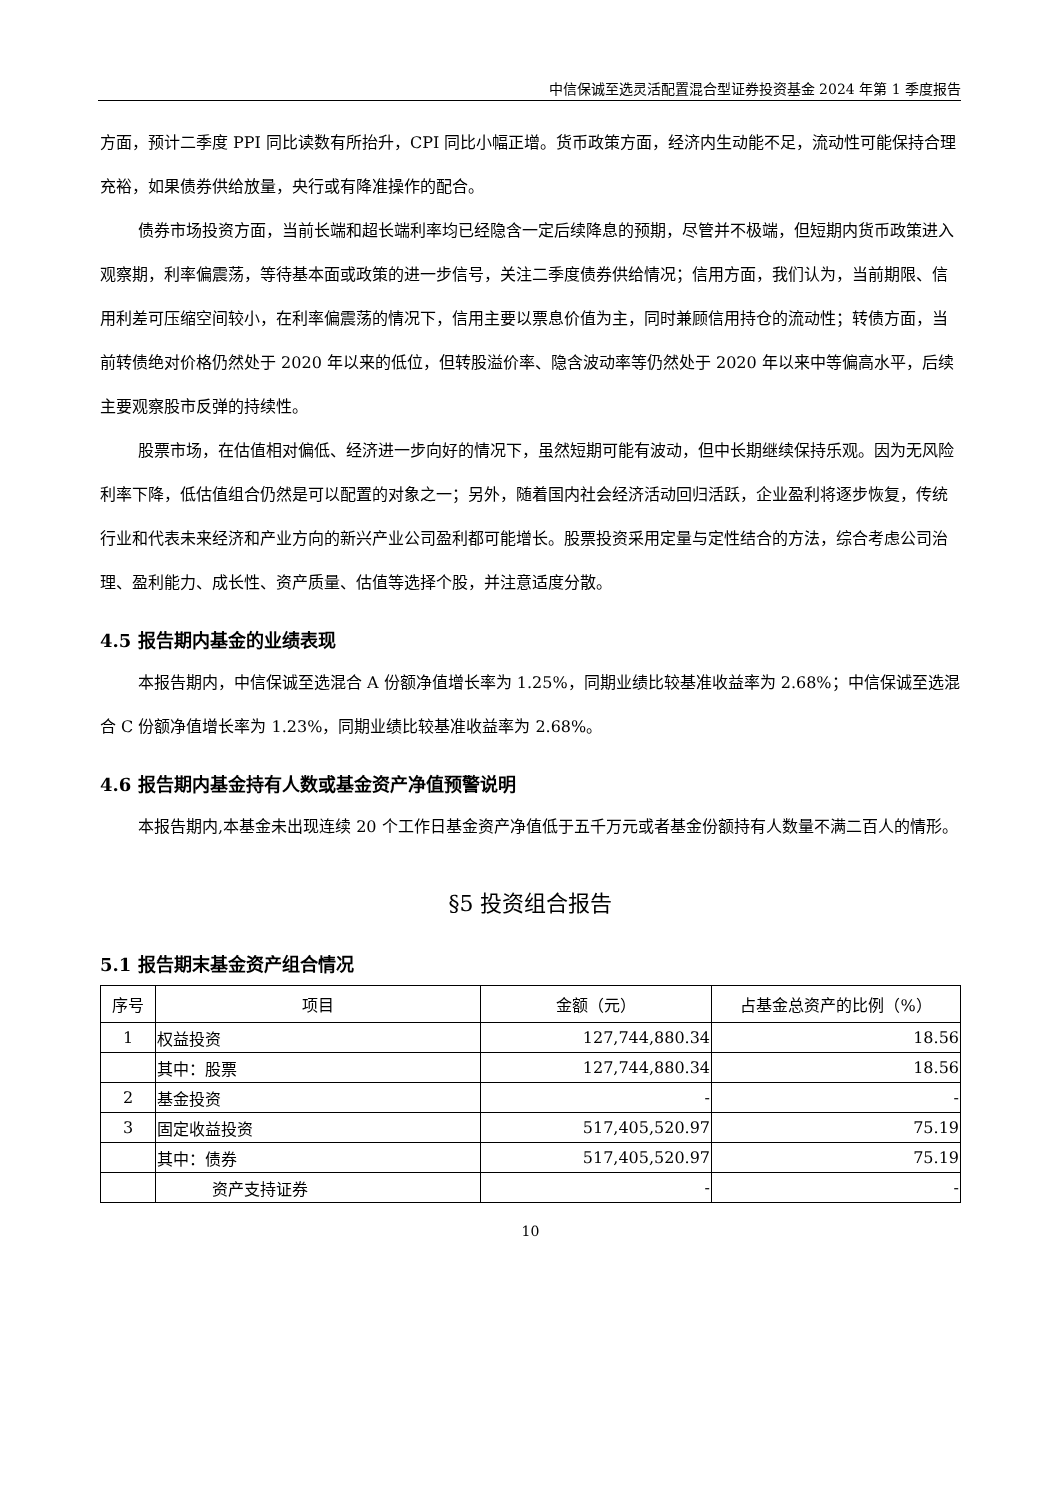中信保诚至选灵活配置混合型证券投资基金 2024 年第 1 季度报告
方面，预计二季度 PPI 同比读数有所抬升，CPI 同比小幅正增。货币政策方面，经济内生动能不足，流动性可能保持合理充裕，如果债券供给放量，央行或有降准操作的配合。
债券市场投资方面，当前长端和超长端利率均已经隐含一定后续降息的预期，尽管并不极端，但短期内货币政策进入观察期，利率偏震荡，等待基本面或政策的进一步信号，关注二季度债券供给情况；信用方面，我们认为，当前期限、信用利差可压缩空间较小，在利率偏震荡的情况下，信用主要以票息价值为主，同时兼顾信用持仓的流动性；转债方面，当前转债绝对价格仍然处于 2020 年以来的低位，但转股溢价率、隐含波动率等仍然处于 2020 年以来中等偏高水平，后续主要观察股市反弹的持续性。
股票市场，在估值相对偏低、经济进一步向好的情况下，虽然短期可能有波动，但中长期继续保持乐观。因为无风险利率下降，低估值组合仍然是可以配置的对象之一；另外，随着国内社会经济活动回归活跃，企业盈利将逐步恢复，传统行业和代表未来经济和产业方向的新兴产业公司盈利都可能增长。股票投资采用定量与定性结合的方法，综合考虑公司治理、盈利能力、成长性、资产质量、估值等选择个股，并注意适度分散。
4.5 报告期内基金的业绩表现
本报告期内，中信保诚至选混合 A 份额净值增长率为 1.25%，同期业绩比较基准收益率为 2.68%；中信保诚至选混合 C 份额净值增长率为 1.23%，同期业绩比较基准收益率为 2.68%。
4.6 报告期内基金持有人数或基金资产净值预警说明
本报告期内,本基金未出现连续 20 个工作日基金资产净值低于五千万元或者基金份额持有人数量不满二百人的情形。
§5 投资组合报告
5.1 报告期末基金资产组合情况
| 序号 | 项目 | 金额（元） | 占基金总资产的比例（%） |
| --- | --- | --- | --- |
| 1 | 权益投资 | 127,744,880.34 | 18.56 |
| | 其中：股票 | 127,744,880.34 | 18.56 |
| 2 | 基金投资 | - | - |
| 3 | 固定收益投资 | 517,405,520.97 | 75.19 |
| | 其中：债券 | 517,405,520.97 | 75.19 |
| | 资产支持证券 | - | - |
10